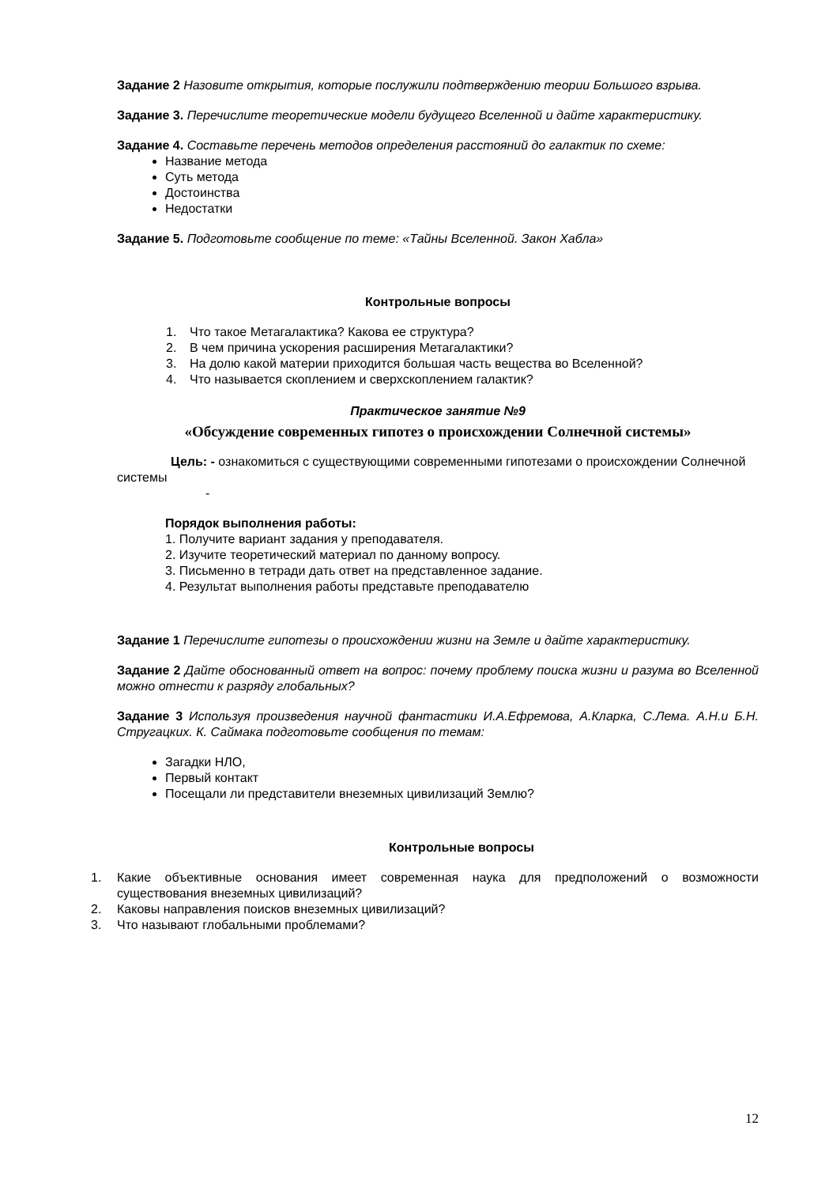Задание 2 Назовите открытия, которые послужили подтверждению теории Большого взрыва.
Задание 3. Перечислите теоретические модели будущего Вселенной и дайте характеристику.
Задание 4. Составьте перечень методов определения расстояний до галактик по схеме:
Название метода
Суть метода
Достоинства
Недостатки
Задание 5. Подготовьте сообщение по теме: «Тайны Вселенной. Закон Хабла»
Контрольные вопросы
1. Что такое Метагалактика? Какова ее структура?
2. В чем причина ускорения расширения Метагалактики?
3. На долю какой материи приходится большая часть вещества во Вселенной?
4. Что называется скоплением и сверхскоплением галактик?
Практическое занятие №9
«Обсуждение современных гипотез о происхождении Солнечной системы»
Цель: - ознакомиться с существующими современными гипотезами о происхождении Солнечной системы
-
Порядок выполнения работы:
1. Получите вариант задания у преподавателя.
2. Изучите теоретический материал по данному вопросу.
3. Письменно в тетради дать ответ на представленное задание.
4. Результат выполнения работы представьте преподавателю
Задание 1 Перечислите гипотезы о происхождении жизни на Земле и дайте характеристику.
Задание 2 Дайте обоснованный ответ на вопрос: почему проблему поиска жизни и разума во Вселенной можно отнести к разряду глобальных?
Задание 3 Используя произведения научной фантастики И.А.Ефремова, А.Кларка, С.Лема. А.Н.и Б.Н. Стругацких. К. Саймака подготовьте сообщения по темам:
Загадки НЛО,
Первый контакт
Посещали ли представители внеземных цивилизаций Землю?
Контрольные вопросы
1. Какие объективные основания имеет современная наука для предположений о возможности существования внеземных цивилизаций?
2. Каковы направления поисков внеземных цивилизаций?
3. Что называют глобальными проблемами?
12